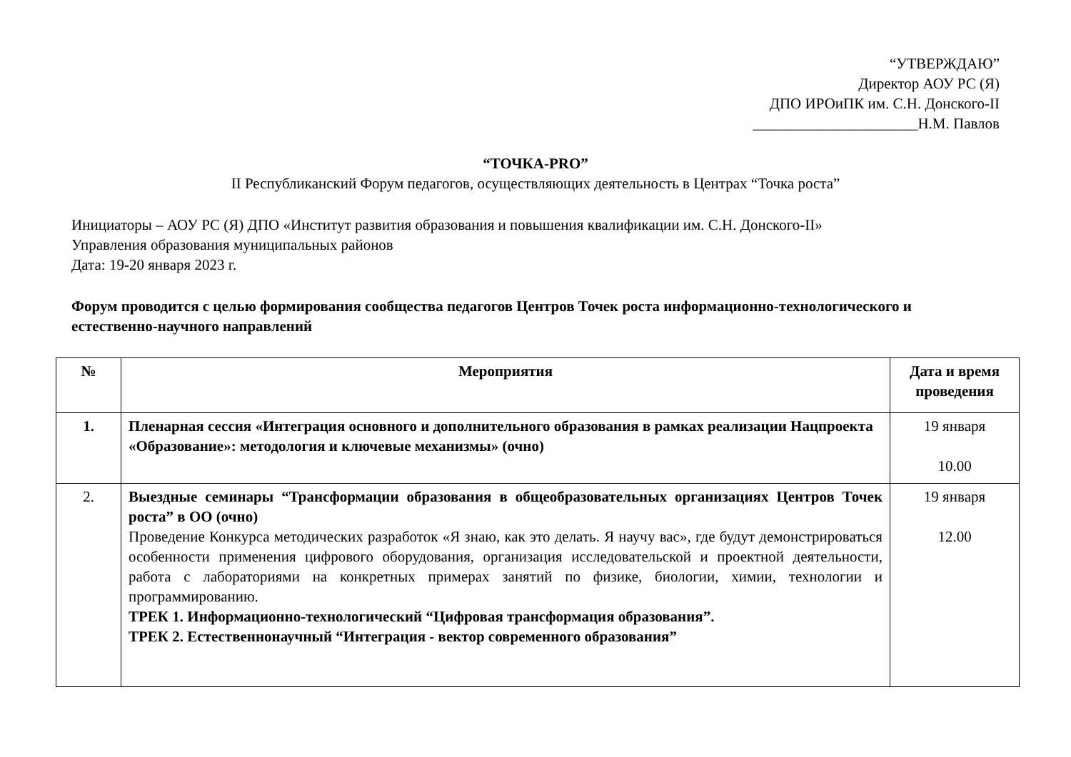“УТВЕРЖДАЮ”
Директор АОУ РС (Я)
ДПО ИРОиПК им. С.Н. Донского-II
______________________Н.М. Павлов
“ТОЧКА-PRO”
II Республиканский Форум педагогов, осуществляющих деятельность в Центрах “Точка роста”
Инициаторы – АОУ РС (Я) ДПО «Институт развития образования и повышения квалификации им. С.Н. Донского-II»
Управления образования муниципальных районов
Дата: 19-20 января 2023 г.
Форум проводится с целью формирования сообщества педагогов Центров Точек роста информационно-технологического и естественно-научного направлений
| № | Мероприятия | Дата и время проведения |
| --- | --- | --- |
| 1. | Пленарная сессия «Интеграция основного и дополнительного образования в рамках реализации Нацпроекта «Образование»: методология и ключевые механизмы» (очно) | 19 января 10.00 |
| 2. | Выездные семинары “Трансформации образования в общеобразовательных организациях Центров Точек роста” в ОО (очно) Проведение Конкурса методических разработок «Я знаю, как это делать. Я научу вас», где будут демонстрироваться особенности применения цифрового оборудования, организация исследовательской и проектной деятельности, работа с лабораториями на конкретных примерах занятий по физике, биологии, химии, технологии и программированию. ТРЕК 1. Информационно-технологический “Цифровая трансформация образования”. ТРЕК 2. Естественнонаучный “Интеграция - вектор современного образования” | 19 января 12.00 |